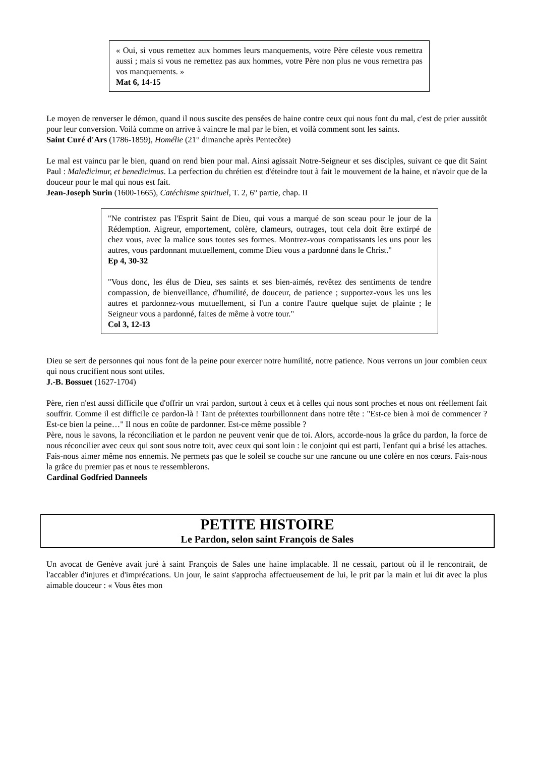« Oui, si vous remettez aux hommes leurs manquements, votre Père céleste vous remettra aussi ; mais si vous ne remettez pas aux hommes, votre Père non plus ne vous remettra pas vos manquements. »
Mat 6, 14-15
Le moyen de renverser le démon, quand il nous suscite des pensées de haine contre ceux qui nous font du mal, c'est de prier aussitôt pour leur conversion. Voilà comme on arrive à vaincre le mal par le bien, et voilà comment sont les saints.
Saint Curé d'Ars (1786-1859), Homélie (21° dimanche après Pentecôte)
Le mal est vaincu par le bien, quand on rend bien pour mal. Ainsi agissait Notre-Seigneur et ses disciples, suivant ce que dit Saint Paul : Maledicimur, et benedicimus. La perfection du chrétien est d'éteindre tout à fait le mouvement de la haine, et n'avoir que de la douceur pour le mal qui nous est fait.
Jean-Joseph Surin (1600-1665), Catéchisme spirituel, T. 2, 6° partie, chap. II
"Ne contristez pas l'Esprit Saint de Dieu, qui vous a marqué de son sceau pour le jour de la Rédemption. Aigreur, emportement, colère, clameurs, outrages, tout cela doit être extirpé de chez vous, avec la malice sous toutes ses formes. Montrez-vous compatissants les uns pour les autres, vous pardonnant mutuellement, comme Dieu vous a pardonné dans le Christ."
Ep 4, 30-32
"Vous donc, les élus de Dieu, ses saints et ses bien-aimés, revêtez des sentiments de tendre compassion, de bienveillance, d'humilité, de douceur, de patience ; supportez-vous les uns les autres et pardonnez-vous mutuellement, si l'un a contre l'autre quelque sujet de plainte ; le Seigneur vous a pardonné, faites de même à votre tour."
Col 3, 12-13
Dieu se sert de personnes qui nous font de la peine pour exercer notre humilité, notre patience. Nous verrons un jour combien ceux qui nous crucifient nous sont utiles.
J.-B. Bossuet (1627-1704)
Père, rien n'est aussi difficile que d'offrir un vrai pardon, surtout à ceux et à celles qui nous sont proches et nous ont réellement fait souffrir. Comme il est difficile ce pardon-là ! Tant de prétextes tourbillonnent dans notre tête : "Est-ce bien à moi de commencer ? Est-ce bien la peine…" Il nous en coûte de pardonner. Est-ce même possible ?
Père, nous le savons, la réconciliation et le pardon ne peuvent venir que de toi. Alors, accorde-nous la grâce du pardon, la force de nous réconcilier avec ceux qui sont sous notre toit, avec ceux qui sont loin : le conjoint qui est parti, l'enfant qui a brisé les attaches. Fais-nous aimer même nos ennemis. Ne permets pas que le soleil se couche sur une rancune ou une colère en nos cœurs. Fais-nous la grâce du premier pas et nous te ressemblerons.
Cardinal Godfried Danneels
PETITE HISTOIRE
Le Pardon, selon saint François de Sales
Un avocat de Genève avait juré à saint François de Sales une haine implacable. Il ne cessait, partout où il le rencontrait, de l'accabler d'injures et d'imprécations. Un jour, le saint s'approcha affectueusement de lui, le prit par la main et lui dit avec la plus aimable douceur : « Vous êtes mon